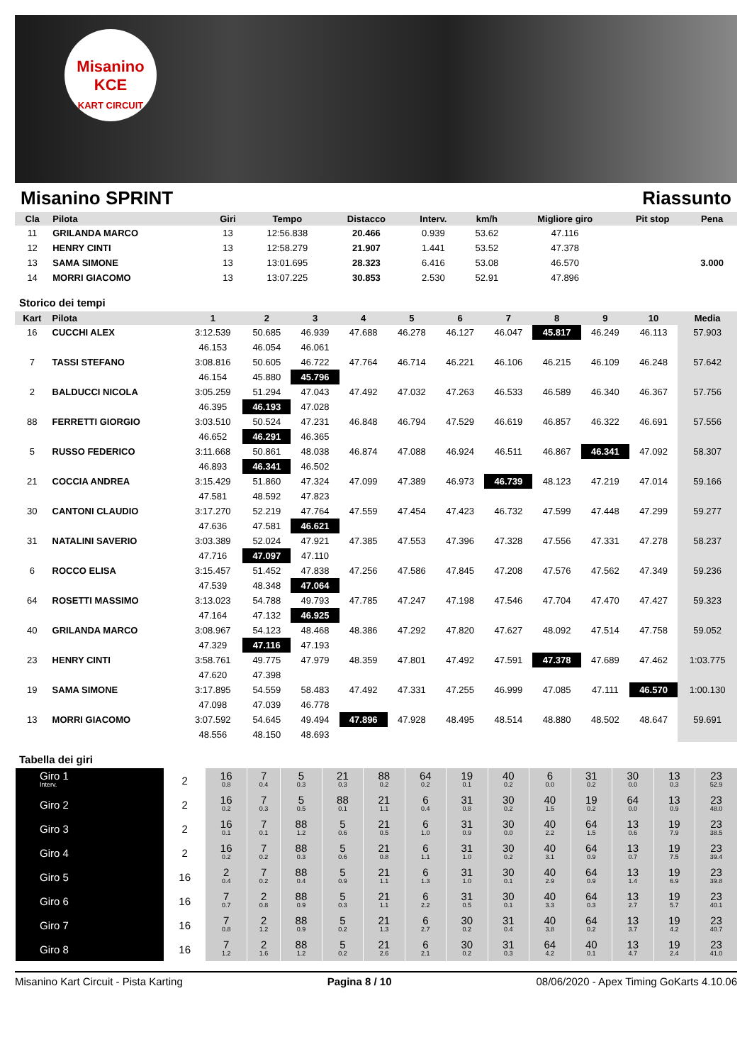Misanino
KCE
KART CIRCUIT
Misanino SPRINT Riassunto
| Cla | Pilota | Giri | Tempo | Distacco | Interv. | km/h | Migliore giro | Pit stop | Pena |
| --- | --- | --- | --- | --- | --- | --- | --- | --- | --- |
| 11 | GRILANDA MARCO | 13 | 12:56.838 | 20.466 | 0.939 | 53.62 | 47.116 | | |
| 12 | HENRY CINTI | 13 | 12:58.279 | 21.907 | 1.441 | 53.52 | 47.378 | | |
| 13 | SAMA SIMONE | 13 | 13:01.695 | 28.323 | 6.416 | 53.08 | 46.570 | | 3.000 |
| 14 | MORRI GIACOMO | 13 | 13:07.225 | 30.853 | 2.530 | 52.91 | 47.896 | | |
Storico dei tempi
| Kart | Pilota | 1 | 2 | 3 | 4 | 5 | 6 | 7 | 8 | 9 | 10 | Media |
| --- | --- | --- | --- | --- | --- | --- | --- | --- | --- | --- | --- | --- |
| 16 | CUCCHI ALEX | 3:12.539 | 50.685 | 46.939 | 47.688 | 46.278 | 46.127 | 46.047 | 45.817 | 46.249 | 46.113 | 57.903 |
| | | 46.153 | 46.054 | 46.061 | | | | | | | | |
| 7 | TASSI STEFANO | 3:08.816 | 50.605 | 46.722 | 47.764 | 46.714 | 46.221 | 46.106 | 46.215 | 46.109 | 46.248 | 57.642 |
| | | 46.154 | 45.880 | 45.796 | | | | | | | | |
| 2 | BALDUCCI NICOLA | 3:05.259 | 51.294 | 47.043 | 47.492 | 47.032 | 47.263 | 46.533 | 46.589 | 46.340 | 46.367 | 57.756 |
| | | 46.395 | 46.193 | 47.028 | | | | | | | | |
| 88 | FERRETTI GIORGIO | 3:03.510 | 50.524 | 47.231 | 46.848 | 46.794 | 47.529 | 46.619 | 46.857 | 46.322 | 46.691 | 57.556 |
| | | 46.652 | 46.291 | 46.365 | | | | | | | | |
| 5 | RUSSO FEDERICO | 3:11.668 | 50.861 | 48.038 | 46.874 | 47.088 | 46.924 | 46.511 | 46.867 | 46.341 | 47.092 | 58.307 |
| | | 46.893 | 46.341 | 46.502 | | | | | | | | |
| 21 | COCCIA ANDREA | 3:15.429 | 51.860 | 47.324 | 47.099 | 47.389 | 46.973 | 46.739 | 48.123 | 47.219 | 47.014 | 59.166 |
| | | 47.581 | 48.592 | 47.823 | | | | | | | | |
| 30 | CANTONI CLAUDIO | 3:17.270 | 52.219 | 47.764 | 47.559 | 47.454 | 47.423 | 46.732 | 47.599 | 47.448 | 47.299 | 59.277 |
| | | 47.636 | 47.581 | 46.621 | | | | | | | | |
| 31 | NATALINI SAVERIO | 3:03.389 | 52.024 | 47.921 | 47.385 | 47.553 | 47.396 | 47.328 | 47.556 | 47.331 | 47.278 | 58.237 |
| | | 47.716 | 47.097 | 47.110 | | | | | | | | |
| 6 | ROCCO ELISA | 3:15.457 | 51.452 | 47.838 | 47.256 | 47.586 | 47.845 | 47.208 | 47.576 | 47.562 | 47.349 | 59.236 |
| | | 47.539 | 48.348 | 47.064 | | | | | | | | |
| 64 | ROSETTI MASSIMO | 3:13.023 | 54.788 | 49.793 | 47.785 | 47.247 | 47.198 | 47.546 | 47.704 | 47.470 | 47.427 | 59.323 |
| | | 47.164 | 47.132 | 46.925 | | | | | | | | |
| 40 | GRILANDA MARCO | 3:08.967 | 54.123 | 48.468 | 48.386 | 47.292 | 47.820 | 47.627 | 48.092 | 47.514 | 47.758 | 59.052 |
| | | 47.329 | 47.116 | 47.193 | | | | | | | | |
| 23 | HENRY CINTI | 3:58.761 | 49.775 | 47.979 | 48.359 | 47.801 | 47.492 | 47.591 | 47.378 | 47.689 | 47.462 | 1:03.775 |
| | | 47.620 | 47.398 | | | | | | | | | |
| 19 | SAMA SIMONE | 3:17.895 | 54.559 | 58.483 | 47.492 | 47.331 | 47.255 | 46.999 | 47.085 | 47.111 | 46.570 | 1:00.130 |
| | | 47.098 | 47.039 | 46.778 | | | | | | | | |
| 13 | MORRI GIACOMO | 3:07.592 | 54.645 | 49.494 | 47.896 | 47.928 | 48.495 | 48.514 | 48.880 | 48.502 | 48.647 | 59.691 |
| | | 48.556 | 48.150 | 48.693 | | | | | | | | |
Tabella dei giri
| Giro 1 Interv. | 2 | 16 0.8 | 7 0.4 | 5 0.3 | 21 0.3 | 88 0.2 | 64 0.2 | 19 0.1 | 40 0.2 | 6 0.0 | 31 0.2 | 30 0.0 | 13 0.3 | 23 52.9 |
| Giro 2 | 2 | 16 0.2 | 7 0.3 | 5 0.5 | 88 0.1 | 21 1.1 | 6 0.4 | 31 0.8 | 30 0.2 | 40 1.5 | 19 0.2 | 64 0.0 | 13 0.9 | 23 48.0 |
| Giro 3 | 2 | 16 0.1 | 7 0.1 | 88 1.2 | 5 0.6 | 21 0.5 | 6 1.0 | 31 0.9 | 30 0.0 | 40 2.2 | 64 1.5 | 13 0.6 | 19 7.9 | 23 38.5 |
| Giro 4 | 2 | 16 0.2 | 7 0.2 | 88 0.3 | 5 0.6 | 21 0.8 | 6 1.1 | 31 1.0 | 30 0.2 | 40 3.1 | 64 0.9 | 13 0.7 | 19 7.5 | 23 39.4 |
| Giro 5 | 16 | 2 0.4 | 7 0.2 | 88 0.4 | 5 0.9 | 21 1.1 | 6 1.3 | 31 1.0 | 30 0.1 | 40 2.9 | 64 0.9 | 13 1.4 | 19 6.9 | 23 39.8 |
| Giro 6 | 16 | 7 0.7 | 2 0.8 | 88 0.9 | 5 0.3 | 21 1.1 | 6 2.2 | 31 0.5 | 30 0.1 | 40 3.3 | 64 0.3 | 13 2.7 | 19 5.7 | 23 40.1 |
| Giro 7 | 16 | 7 0.8 | 2 1.2 | 88 0.9 | 5 0.2 | 21 1.3 | 6 2.7 | 30 0.2 | 31 0.4 | 40 3.8 | 64 0.2 | 13 3.7 | 19 4.2 | 23 40.7 |
| Giro 8 | 16 | 7 1.2 | 2 1.6 | 88 1.2 | 5 0.2 | 21 2.6 | 6 2.1 | 30 0.2 | 31 0.3 | 64 4.2 | 40 0.1 | 13 4.7 | 19 2.4 | 23 41.0 |
Misanino Kart Circuit - Pista Karting Pagina 8 / 10 08/06/2020 - Apex Timing GoKarts 4.10.06